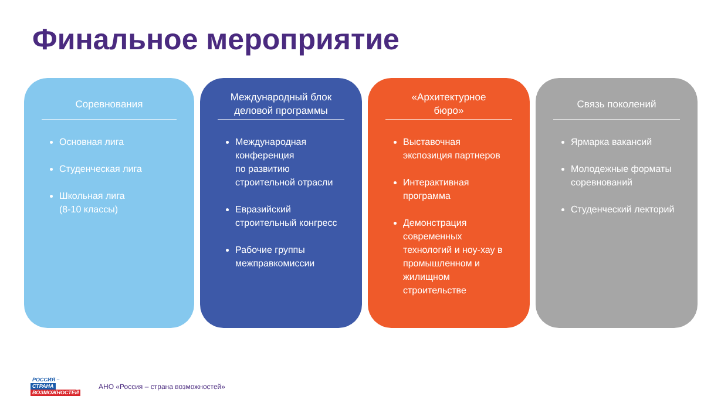Финальное мероприятие
Соревнования
Основная лига
Студенческая лига
Школьная лига
(8-10 классы)
Международный блок
деловой программы
Международная конференция
по развитию строительной отрасли
Евразийский строительный конгресс
Рабочие группы межправкомиссии
«Архитектурное
бюро»
Выставочная экспозиция партнеров
Интерактивная программа
Демонстрация современных технологий и ноу-хау в промышленном и жилищном строительстве
Связь поколений
Ярмарка вакансий
Молодежные форматы соревнований
Студенческий лекторий
РОССИЯ –
СТРАНА
ВОЗМОЖНОСТЕЙ
АНО «Россия – страна возможностей»